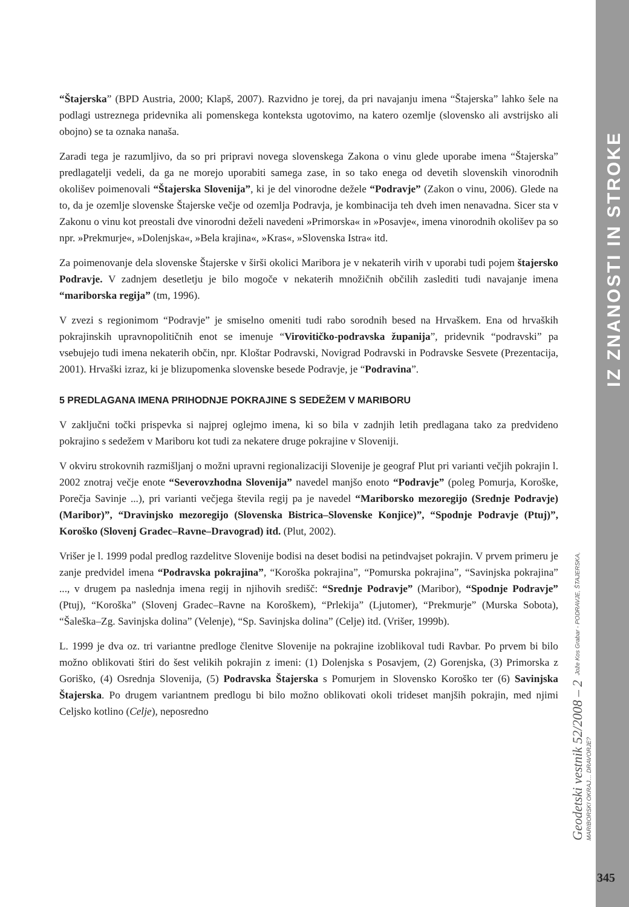IZ ZNANOSTI IN STROKE
“Štajerska” (BPD Austria, 2000; Klapš, 2007). Razvidno je torej, da pri navajanju imena “Štajerska” lahko šele na podlagi ustreznega pridevnika ali pomenskega konteksta ugotovimo, na katero ozemlje (slovensko ali avstrijsko ali obojno) se ta oznaka nanaša.
Zaradi tega je razumljivo, da so pri pripravi novega slovenskega Zakona o vinu glede uporabe imena “Štajerska” predlagatelji vedeli, da ga ne morejo uporabiti samega zase, in so tako enega od devetih slovenskih vinorodnih okolišev poimenovali “Štajerska Slovenija”, ki je del vinorodne dežele “Podravje” (Zakon o vinu, 2006). Glede na to, da je ozemlje slovenske Štajerske večje od ozemlja Podravja, je kombinacija teh dveh imen nenavadna. Sicer sta v Zakonu o vinu kot preostali dve vinorodni deželi navedeni »Primorska« in »Posavje«, imena vinorodnih okolišev pa so npr. »Prekmurje«, »Dolenjska«, »Bela krajina«, »Kras«, »Slovenska Istra« itd.
Za poimenovanje dela slovenske Štajerske v širši okolici Maribora je v nekaterih virih v uporabi tudi pojem štajersko Podravje. V zadnjem desetletju je bilo mogoče v nekaterih množičnih občilih zaslediti tudi navajanje imena “mariborska regija” (tm, 1996).
V zvezi s regionimom “Podravje” je smiselno omeniti tudi rabo sorodnih besed na Hrvaškem. Ena od hrvaških pokrajinskih upravnopolitičnih enot se imenuje “Virovitičko-podravska županija”, pridevnik “podravski” pa vsebujejo tudi imena nekaterih občin, npr. Kloštar Podravski, Novigrad Podravski in Podravske Sesvete (Prezentacija, 2001). Hrvaški izraz, ki je blizupomenka slovenske besede Podravje, je “Podravina”.
5 PREDLAGANA IMENA PRIHODNJE POKRAJINE S SEDEŽEM V MARIBORU
V zaključni točki prispevka si najprej oglejmo imena, ki so bila v zadnjih letih predlagana tako za predvideno pokrajino s sedežem v Mariboru kot tudi za nekatere druge pokrajine v Sloveniji.
V okviru strokovnih razmišljanj o možni upravni regionalizaciji Slovenije je geograf Plut pri varianti večjih pokrajin l. 2002 znotraj večje enote “Severovzhodna Slovenija” navedel manjšo enoto “Podravje” (poleg Pomurja, Koroške, Porečja Savinje ...), pri varianti večjega števila regij pa je navedel “Mariborsko mezoregijo (Srednje Podravje) (Maribor)”, “Dravinjsko mezoregijo (Slovenska Bistrica–Slovenske Konjice)”, “Spodnje Podravje (Ptuj)”, Koroško (Slovenj Gradec–Ravne–Dravograd) itd. (Plut, 2002).
Vrišer je l. 1999 podal predlog razdelitve Slovenije bodisi na deset bodisi na petindvajset pokrajin. V prvem primeru je zanje predvidel imena “Podravska pokrajina”, “Koroška pokrajina”, “Pomurska pokrajina”, “Savinjska pokrajina” ..., v drugem pa naslednja imena regij in njihovih središč: “Srednje Podravje” (Maribor), “Spodnje Podravje” (Ptuj), “Koroška” (Slovenj Gradec–Ravne na Koroškem), “Prlekija” (Ljutomer), “Prekmurje” (Murska Sobota), “Šaleška–Zg. Savinjska dolina” (Velenje), “Sp. Savinjska dolina” (Celje) itd. (Vrišer, 1999b).
L. 1999 je dva oz. tri variantne predloge členitve Slovenije na pokrajine izoblikoval tudi Ravbar. Po prvem bi bilo možno oblikovati štiri do šest velikih pokrajin z imeni: (1) Dolenjska s Posavjem, (2) Gorenjska, (3) Primorska z Goriško, (4) Osrednja Slovenija, (5) Podravska Štajerska s Pomurjem in Slovensko Koroško ter (6) Savinjska Štajerska. Po drugem variantnem predlogu bi bilo možno oblikovati okoli trideset manjših pokrajin, med njimi Celjsko kotlino (Celje), neposredno
Geodetski vestnik 52/2008 – 2 Jože Kos Grabar - PODRAVJE, ŠTAJERSKA, MARIBORSKI OKRAJ… DRAVORJE?
345